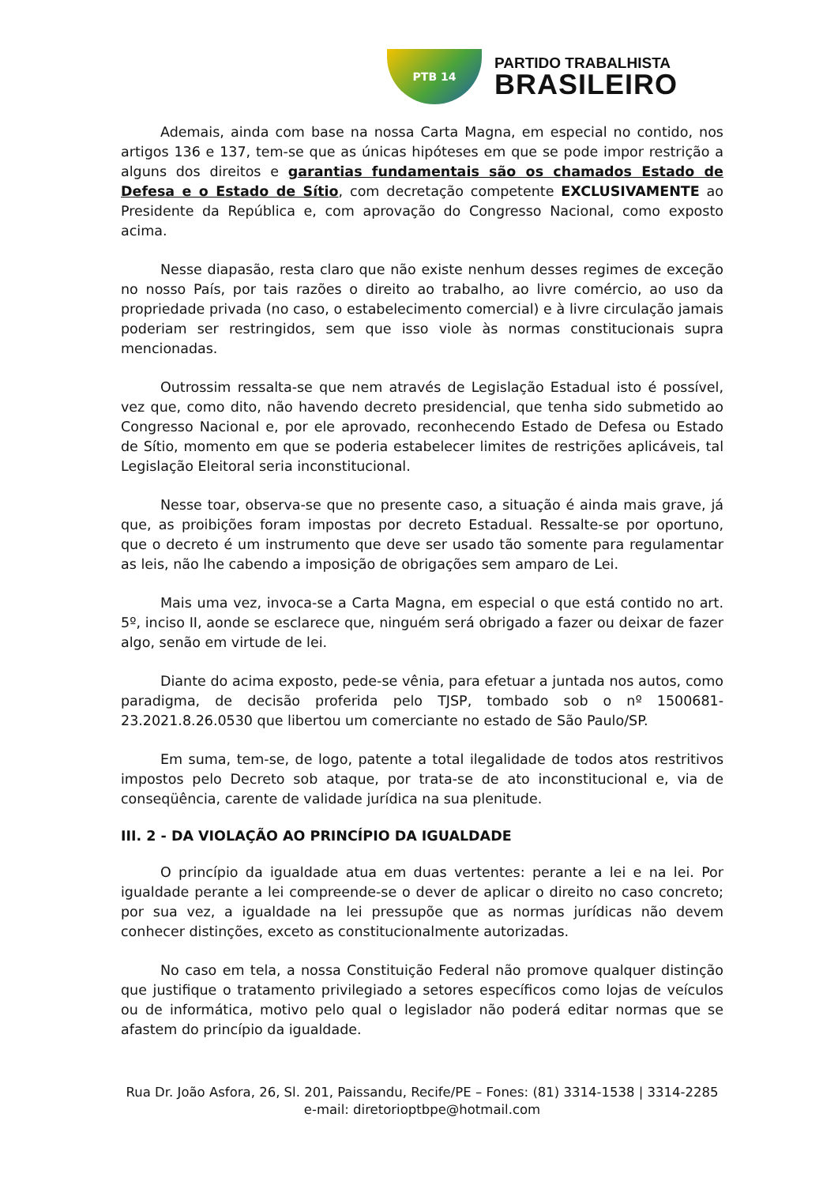PTB 14
PARTIDO TRABALHISTA
BRASILEIRO
Ademais, ainda com base na nossa Carta Magna, em especial no contido, nos artigos 136 e 137, tem-se que as únicas hipóteses em que se pode impor restrição a alguns dos direitos e garantias fundamentais são os chamados Estado de Defesa e o Estado de Sítio, com decretação competente EXCLUSIVAMENTE ao Presidente da República e, com aprovação do Congresso Nacional, como exposto acima.
Nesse diapasão, resta claro que não existe nenhum desses regimes de exceção no nosso País, por tais razões o direito ao trabalho, ao livre comércio, ao uso da propriedade privada (no caso, o estabelecimento comercial) e à livre circulação jamais poderiam ser restringidos, sem que isso viole às normas constitucionais supra mencionadas.
Outrossim ressalta-se que nem através de Legislação Estadual isto é possível, vez que, como dito, não havendo decreto presidencial, que tenha sido submetido ao Congresso Nacional e, por ele aprovado, reconhecendo Estado de Defesa ou Estado de Sítio, momento em que se poderia estabelecer limites de restrições aplicáveis, tal Legislação Eleitoral seria inconstitucional.
Nesse toar, observa-se que no presente caso, a situação é ainda mais grave, já que, as proibições foram impostas por decreto Estadual. Ressalte-se por oportuno, que o decreto é um instrumento que deve ser usado tão somente para regulamentar as leis, não lhe cabendo a imposição de obrigações sem amparo de Lei.
Mais uma vez, invoca-se a Carta Magna, em especial o que está contido no art. 5º, inciso II, aonde se esclarece que, ninguém será obrigado a fazer ou deixar de fazer algo, senão em virtude de lei.
Diante do acima exposto, pede-se vênia, para efetuar a juntada nos autos, como paradigma, de decisão proferida pelo TJSP, tombado sob o nº 1500681-23.2021.8.26.0530 que libertou um comerciante no estado de São Paulo/SP.
Em suma, tem-se, de logo, patente a total ilegalidade de todos atos restritivos impostos pelo Decreto sob ataque, por trata-se de ato inconstitucional e, via de conseqüência, carente de validade jurídica na sua plenitude.
III. 2 - DA VIOLAÇÃO AO PRINCÍPIO DA IGUALDADE
O princípio da igualdade atua em duas vertentes: perante a lei e na lei. Por igualdade perante a lei compreende-se o dever de aplicar o direito no caso concreto; por sua vez, a igualdade na lei pressupõe que as normas jurídicas não devem conhecer distinções, exceto as constitucionalmente autorizadas.
No caso em tela, a nossa Constituição Federal não promove qualquer distinção que justifique o tratamento privilegiado a setores específicos como lojas de veículos ou de informática, motivo pelo qual o legislador não poderá editar normas que se afastem do princípio da igualdade.
Rua Dr. João Asfora, 26, Sl. 201, Paissandu, Recife/PE – Fones: (81) 3314-1538 | 3314-2285
e-mail: diretorioptbpe@hotmail.com